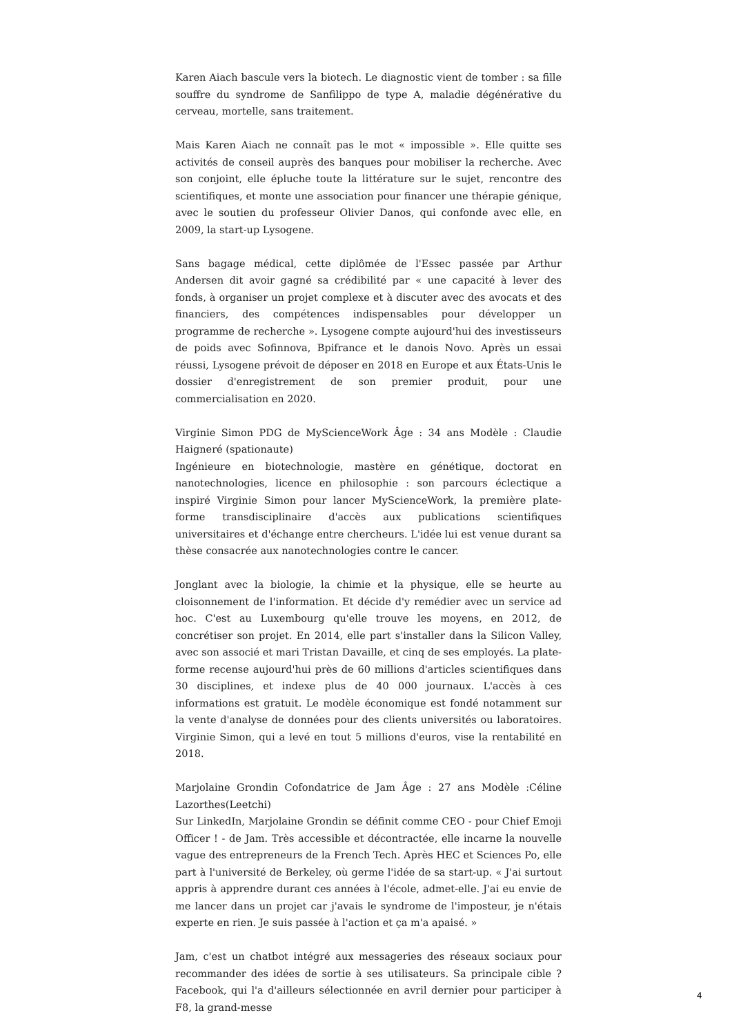Karen Aiach bascule vers la biotech. Le diagnostic vient de tomber : sa fille souffre du syndrome de Sanfilippo de type A, maladie dégénérative du cerveau, mortelle, sans traitement.
Mais Karen Aiach ne connaît pas le mot « impossible ». Elle quitte ses activités de conseil auprès des banques pour mobiliser la recherche. Avec son conjoint, elle épluche toute la littérature sur le sujet, rencontre des scientifiques, et monte une association pour financer une thérapie génique, avec le soutien du professeur Olivier Danos, qui confonde avec elle, en 2009, la start-up Lysogene.
Sans bagage médical, cette diplômée de l'Essec passée par Arthur Andersen dit avoir gagné sa crédibilité par « une capacité à lever des fonds, à organiser un projet complexe et à discuter avec des avocats et des financiers, des compétences indispensables pour développer un programme de recherche ». Lysogene compte aujourd'hui des investisseurs de poids avec Sofinnova, Bpifrance et le danois Novo. Après un essai réussi, Lysogene prévoit de déposer en 2018 en Europe et aux États-Unis le dossier d'enregistrement de son premier produit, pour une commercialisation en 2020.
Virginie Simon PDG de MyScienceWork Âge : 34 ans Modèle : Claudie Haigneré (spationaute)
Ingénieure en biotechnologie, mastère en génétique, doctorat en nanotechnologies, licence en philosophie : son parcours éclectique a inspiré Virginie Simon pour lancer MyScienceWork, la première plate-forme transdisciplinaire d'accès aux publications scientifiques universitaires et d'échange entre chercheurs. L'idée lui est venue durant sa thèse consacrée aux nanotechnologies contre le cancer.
Jonglant avec la biologie, la chimie et la physique, elle se heurte au cloisonnement de l'information. Et décide d'y remédier avec un service ad hoc. C'est au Luxembourg qu'elle trouve les moyens, en 2012, de concrétiser son projet. En 2014, elle part s'installer dans la Silicon Valley, avec son associé et mari Tristan Davaille, et cinq de ses employés. La plate-forme recense aujourd'hui près de 60 millions d'articles scientifiques dans 30 disciplines, et indexe plus de 40 000 journaux. L'accès à ces informations est gratuit. Le modèle économique est fondé notamment sur la vente d'analyse de données pour des clients universités ou laboratoires. Virginie Simon, qui a levé en tout 5 millions d'euros, vise la rentabilité en 2018.
Marjolaine Grondin Cofondatrice de Jam Âge : 27 ans Modèle :Céline Lazorthes(Leetchi)
Sur LinkedIn, Marjolaine Grondin se définit comme CEO - pour Chief Emoji Officer ! - de Jam. Très accessible et décontractée, elle incarne la nouvelle vague des entrepreneurs de la French Tech. Après HEC et Sciences Po, elle part à l'université de Berkeley, où germe l'idée de sa start-up. « J'ai surtout appris à apprendre durant ces années à l'école, admet-elle. J'ai eu envie de me lancer dans un projet car j'avais le syndrome de l'imposteur, je n'étais experte en rien. Je suis passée à l'action et ça m'a apaisé. »
Jam, c'est un chatbot intégré aux messageries des réseaux sociaux pour recommander des idées de sortie à ses utilisateurs. Sa principale cible ? Facebook, qui l'a d'ailleurs sélectionnée en avril dernier pour participer à F8, la grand-messe
4